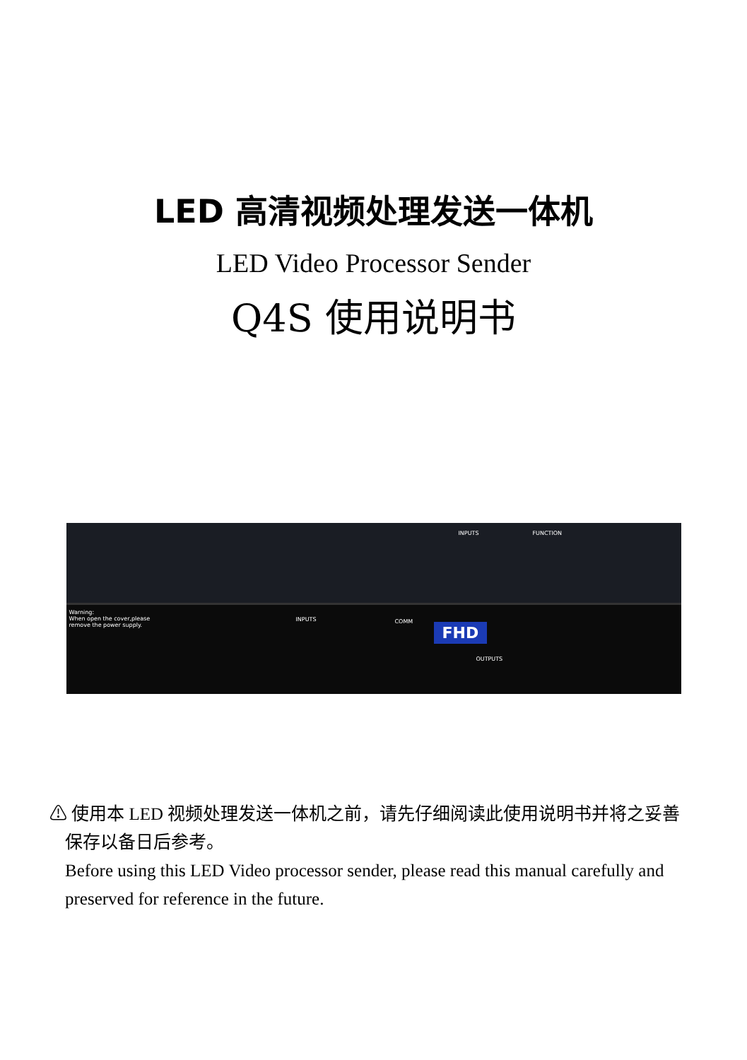LED 高清视频处理发送一体机
LED Video Processor Sender
Q4S 使用说明书
Warning:
When open the cover,please
remove the power supply.
INPUTS FUNCTION
INPUTS COMM
FHD
OUTPUTS
⚠ 使用本 LED 视频处理发送一体机之前，请先仔细阅读此使用说明书并将之妥善保存以备日后参考。
Before using this LED Video processor sender, please read this manual carefully and preserved for reference in the future.